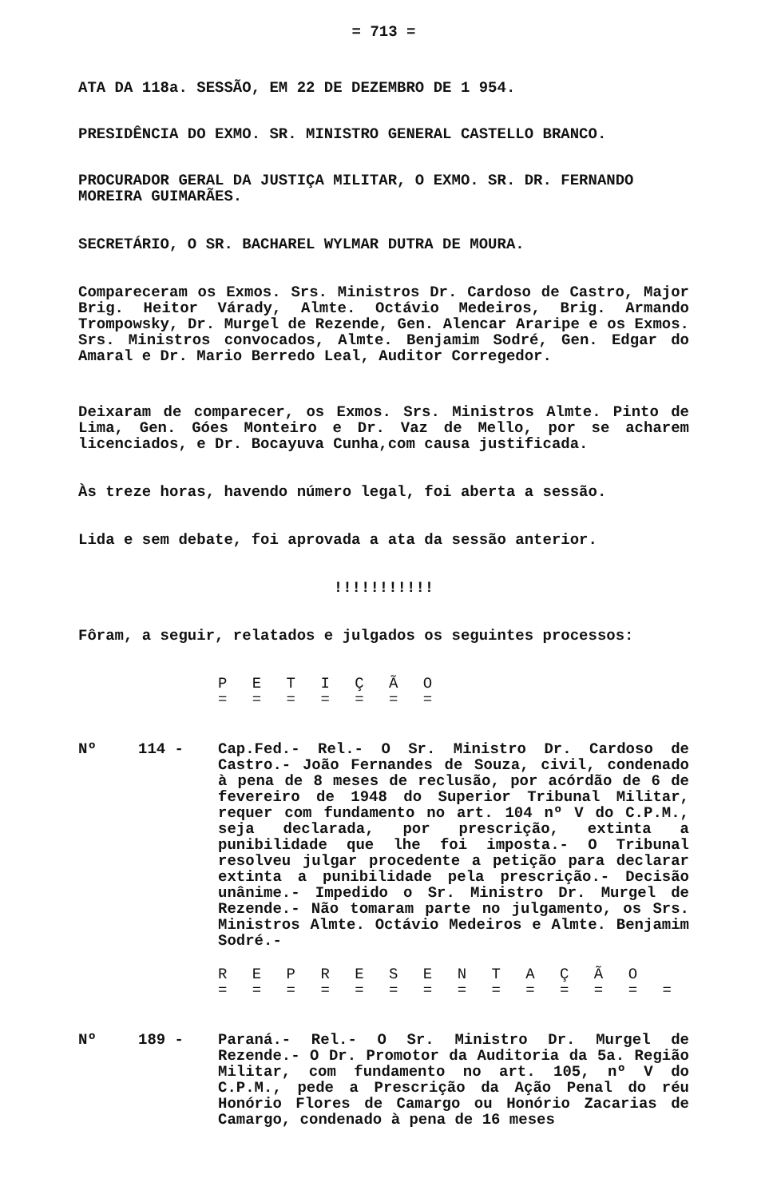= 713 =
ATA DA 118a. SESSÃO, EM 22 DE DEZEMBRO DE 1 954.
PRESIDÊNCIA DO EXMO. SR. MINISTRO GENERAL CASTELLO BRANCO.
PROCURADOR GERAL DA JUSTIÇA MILITAR, O EXMO. SR. DR. FERNANDO MOREIRA GUIMARÃES.
SECRETÁRIO, O SR. BACHAREL WYLMAR DUTRA DE MOURA.
Compareceram os Exmos. Srs. Ministros Dr. Cardoso de Castro, Major Brig. Heitor Várady, Almte. Octávio Medeiros, Brig. Armando Trompowsky, Dr. Murgel de Rezende, Gen. Alencar Araripe e os Exmos. Srs. Ministros convocados, Almte. Benjamim Sodré, Gen. Edgar do Amaral e Dr. Mario Berredo Leal, Auditor Corregedor.
Deixaram de comparecer, os Exmos. Srs. Ministros Almte. Pinto de Lima, Gen. Góes Monteiro e Dr. Vaz de Mello, por se acharem licenciados, e Dr. Bocayuva Cunha,com causa justificada.
Às treze horas, havendo número legal, foi aberta a sessão.
Lida e sem debate, foi aprovada a ata da sessão anterior.
!!!!!!!!!!!
Fôram, a seguir, relatados e julgados os seguintes processos:
P E T I Ç Ã O
= = = = = = =
Nº 114 - Cap.Fed.- Rel.- O Sr. Ministro Dr. Cardoso de Castro.- João Fernandes de Souza, civil, condenado à pena de 8 meses de reclusão, por acórdão de 6 de fevereiro de 1948 do Superior Tribunal Militar, requer com fundamento no art. 104 nº V do C.P.M., seja declarada, por prescrição, extinta a punibilidade que lhe foi imposta.- O Tribunal resolveu julgar procedente a petição para declarar extinta a punibilidade pela prescrição.- Decisão unânime.- Impedido o Sr. Ministro Dr. Murgel de Rezende.- Não tomaram parte no julgamento, os Srs. Ministros Almte. Octávio Medeiros e Almte. Benjamim Sodré.-
R E P R E S E N T A Ç Ã O
= = = = = = = = = = = = = =
Nº 189 - Paraná.- Rel.- O Sr. Ministro Dr. Murgel de Rezende.- O Dr. Promotor da Auditoria da 5a. Região Militar, com fundamento no art. 105, nº V do C.P.M., pede a Prescrição da Ação Penal do réu Honório Flores de Camargo ou Honório Zacarias de Camargo, condenado à pena de 16 meses